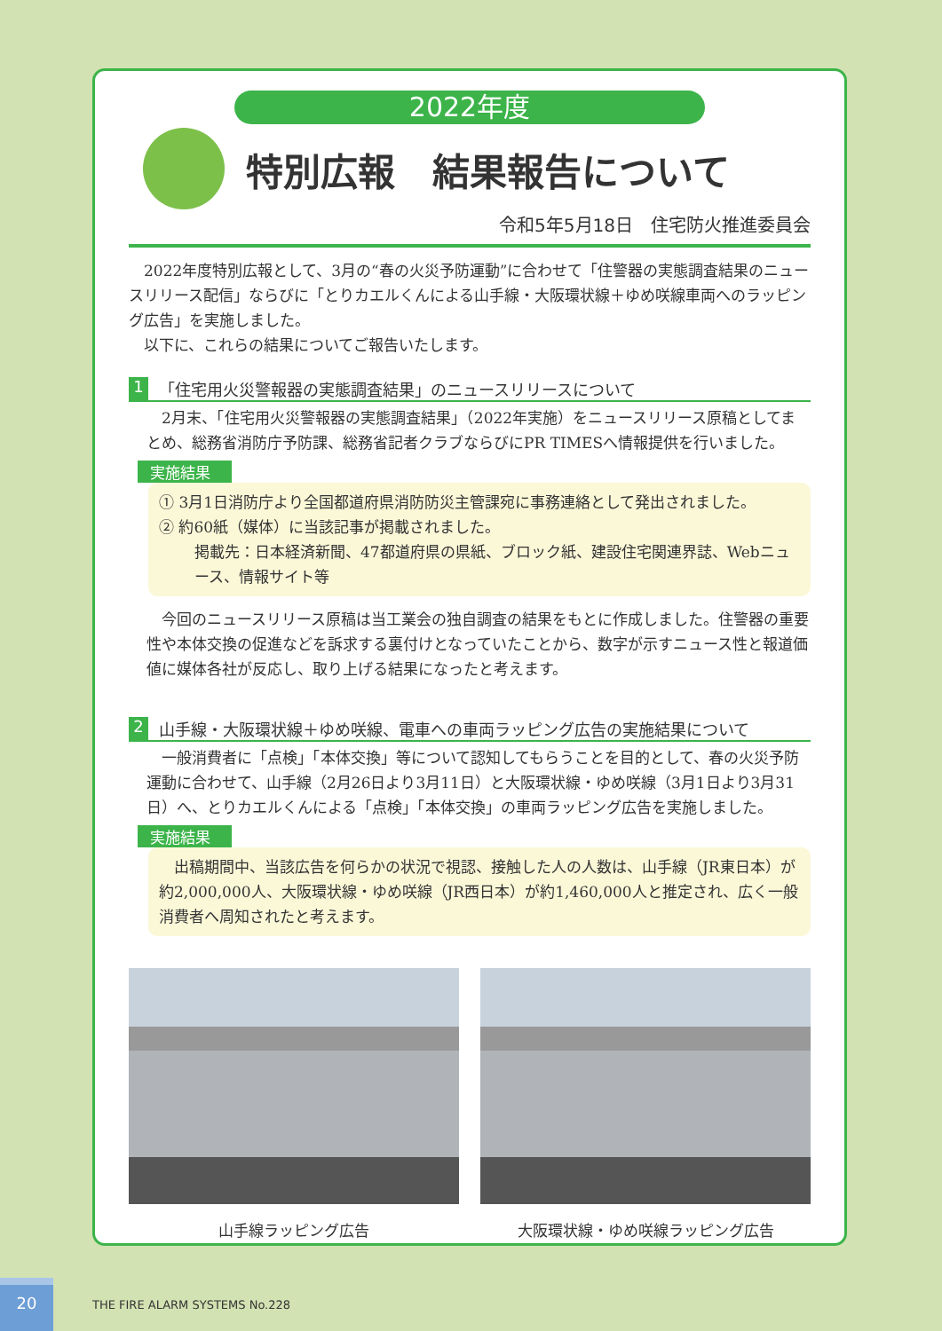2022年度
特別広報　結果報告について
令和5年5月18日　住宅防火推進委員会
　2022年度特別広報として、3月の“春の火災予防運動”に合わせて「住警器の実態調査結果のニュースリリース配信」ならびに「とりカエルくんによる山手線・大阪環状線＋ゆめ咲線車両へのラッピング広告」を実施しました。
　以下に、これらの結果についてご報告いたします。
1 「住宅用火災警報器の実態調査結果」のニュースリリースについて
　2月末、「住宅用火災警報器の実態調査結果」（2022年実施）をニュースリリース原稿としてまとめ、総務省消防庁予防課、総務省記者クラブならびにPR TIMESへ情報提供を行いました。
実施結果
① 3月1日消防庁より全国都道府県消防防災主管課宛に事務連絡として発出されました。
② 約60紙（媒体）に当該記事が掲載されました。
掲載先：日本経済新聞、47都道府県の県紙、ブロック紙、建設住宅関連界誌、Webニュース、情報サイト等
　今回のニュースリリース原稿は当工業会の独自調査の結果をもとに作成しました。住警器の重要性や本体交換の促進などを訴求する裏付けとなっていたことから、数字が示すニュース性と報道価値に媒体各社が反応し、取り上げる結果になったと考えます。
2 山手線・大阪環状線＋ゆめ咲線、電車への車両ラッピング広告の実施結果について
　一般消費者に「点検」「本体交換」等について認知してもらうことを目的として、春の火災予防運動に合わせて、山手線（2月26日より3月11日）と大阪環状線・ゆめ咲線（3月1日より3月31日）へ、とりカエルくんによる「点検」「本体交換」の車両ラッピング広告を実施しました。
実施結果
　出稿期間中、当該広告を何らかの状況で視認、接触した人の人数は、山手線（JR東日本）が約2,000,000人、大阪環状線・ゆめ咲線（JR西日本）が約1,460,000人と推定され、広く一般消費者へ周知されたと考えます。
山手線ラッピング広告 大阪環状線・ゆめ咲線ラッピング広告
20
THE FIRE ALARM SYSTEMS No.228